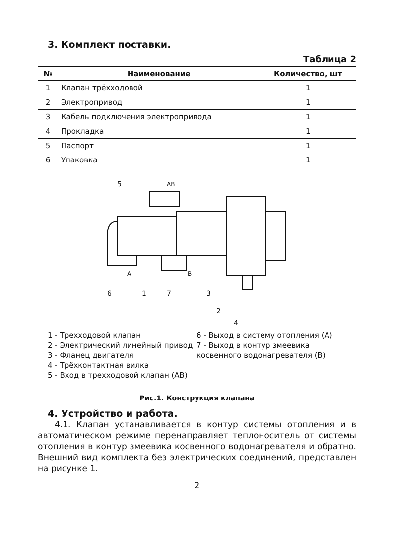3. Комплект поставки.
Таблица 2
| № | Наименование | Количество, шт |
| --- | --- | --- |
| 1 | Клапан трёхходовой | 1 |
| 2 | Электропривод | 1 |
| 3 | Кабель подключения электропривода | 1 |
| 4 | Прокладка | 1 |
| 5 | Паспорт | 1 |
| 6 | Упаковка | 1 |
AB
A
B
5
6
1
7
3
2
4
1 - Трехходовой клапан
2 - Электрический линейный привод
3 - Фланец двигателя
4 - Трёхконтактная вилка
5 - Вход в трехходовой клапан (АВ)
6 - Выход в систему отопления (А)
7 - Выход в контур змеевика косвенного водонагревателя (В)
Рис.1. Конструкция клапана
4. Устройство и работа.
4.1. Клапан устанавливается в контур системы отопления и в автоматическом режиме перенаправляет теплоноситель от системы отопления в контур змеевика косвенного водонагревателя и обратно. Внешний вид комплекта без электрических соединений, представлен на рисунке 1.
2